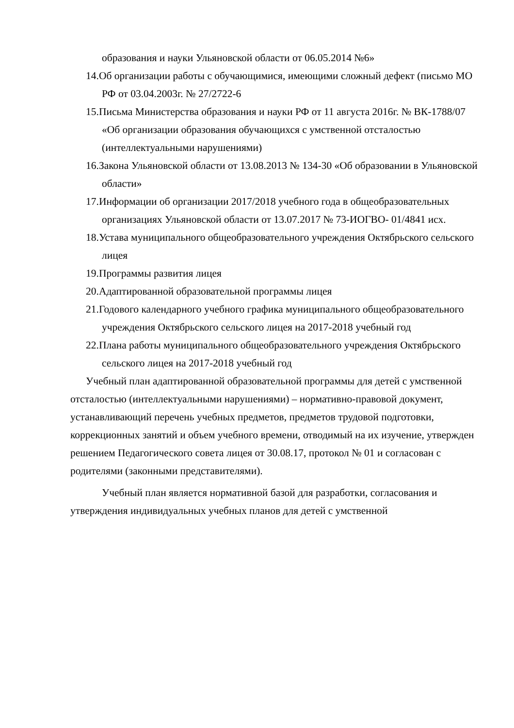образования и науки Ульяновской области от 06.05.2014 №6»
14.Об организации работы с обучающимися, имеющими сложный дефект (письмо МО РФ от 03.04.2003г. № 27/2722-6
15.Письма Министерства образования и науки РФ от 11 августа 2016г. № ВК-1788/07 «Об организации образования обучающихся с умственной отсталостью (интеллектуальными нарушениями)
16.Закона Ульяновской области от 13.08.2013 № 134-30 «Об образовании в Ульяновской области»
17.Информации об организации 2017/2018 учебного года в общеобразовательных организациях Ульяновской области от 13.07.2017 № 73-ИОГВО- 01/4841 исх.
18.Устава муниципального общеобразовательного учреждения Октябрьского сельского лицея
19.Программы развития лицея
20.Адаптированной образовательной программы лицея
21.Годового календарного учебного графика муниципального общеобразовательного учреждения Октябрьского сельского лицея на 2017-2018 учебный год
22.Плана работы муниципального общеобразовательного учреждения Октябрьского сельского лицея на 2017-2018 учебный год
Учебный план адаптированной образовательной программы для детей с умственной отсталостью (интеллектуальными нарушениями) – нормативно-правовой документ, устанавливающий перечень учебных предметов, предметов трудовой подготовки, коррекционных занятий и объем учебного времени, отводимый на их изучение, утвержден решением Педагогического совета лицея от 30.08.17, протокол № 01 и согласован с родителями (законными представителями).
Учебный план является нормативной базой для разработки, согласования и утверждения индивидуальных учебных планов для детей с умственной